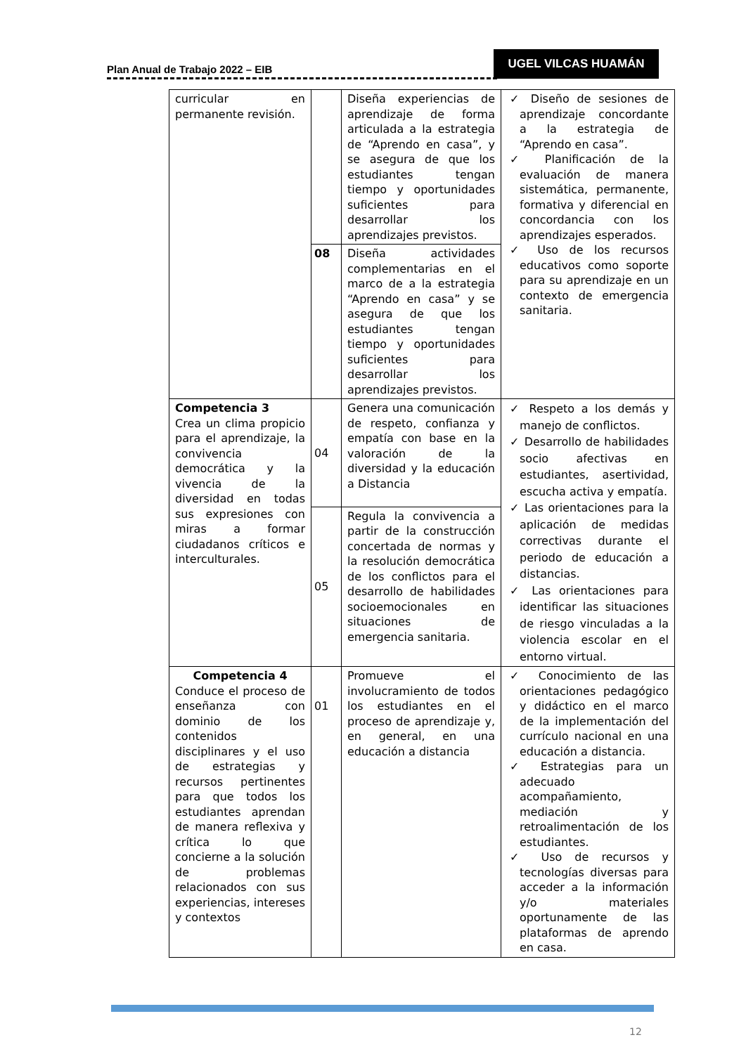Plan Anual de Trabajo 2022 – EIB
UGEL VILCAS HUAMÁN
| curricular en permanente revisión. | | Diseña experiencias de aprendizaje de forma articulada a la estrategia de “Aprendo en casa”, y se asegura de que los estudiantes tengan tiempo y oportunidades suficientes para desarrollar los aprendizajes previstos. | ✓ Diseño de sesiones de aprendizaje concordante a la estrategia de “Aprendo en casa”. ✓ Planificación de la evaluación de manera sistemática, permanente, formativa y diferencial en concordancia con los aprendizajes esperados. ✓ Uso de los recursos educativos como soporte para su aprendizaje en un contexto de emergencia sanitaria. |
| | 08 | Diseña actividades complementarias en el marco de a la estrategia “Aprendo en casa” y se asegura de que los estudiantes tengan tiempo y oportunidades suficientes para desarrollar los aprendizajes previstos. | |
| Competencia 3 Crea un clima propicio para el aprendizaje, la convivencia democrática y la vivencia de la diversidad en todas sus expresiones con miras a formar ciudadanos críticos e interculturales. | 04 | Genera una comunicación de respeto, confianza y empatía con base en la valoración de la diversidad y la educación a Distancia | ✓ Respeto a los demás y manejo de conflictos. ✓ Desarrollo de habilidades socio afectivas en estudiantes, asertividad, escucha activa y empatía. ✓ Las orientaciones para la aplicación de medidas correctivas durante el periodo de educación a distancias. ✓ Las orientaciones para identificar las situaciones de riesgo vinculadas a la violencia escolar en el entorno virtual. |
| | 05 | Regula la convivencia a partir de la construcción concertada de normas y la resolución democrática de los conflictos para el desarrollo de habilidades socioemocionales en situaciones de emergencia sanitaria. | |
| Competencia 4 Conduce el proceso de enseñanza con dominio de los contenidos disciplinares y el uso de estrategias y recursos pertinentes para que todos los estudiantes aprendan de manera reflexiva y crítica lo que concierne a la solución de problemas relacionados con sus experiencias, intereses y contextos | 01 | Promueve el involucramiento de todos los estudiantes en el proceso de aprendizaje y, en general, en una educación a distancia | ✓ Conocimiento de las orientaciones pedagógico y didáctico en el marco de la implementación del currículo nacional en una educación a distancia. ✓ Estrategias para un adecuado acompañamiento, mediación y retroalimentación de los estudiantes. ✓ Uso de recursos y tecnologías diversas para acceder a la información y/o materiales oportunamente de las plataformas de aprendo en casa. |
12